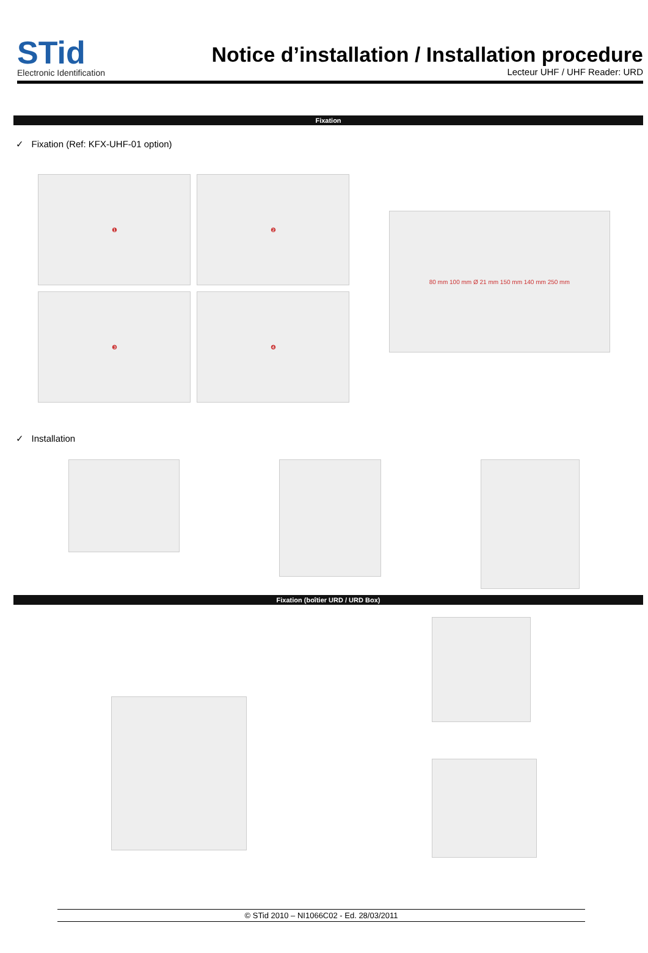STid
Electronic Identification
Notice d’installation / Installation procedure
Lecteur UHF / UHF Reader: URD
Fixation
✓ Fixation (Ref: KFX-UHF-01 option)
❶
❷
❸
❹
80 mm 100 mm Ø 21 mm 150 mm 140 mm 250 mm
✓ Installation
Fixation (boîtier URD / URD Box)
© STid 2010 – NI1066C02 - Ed. 28/03/2011